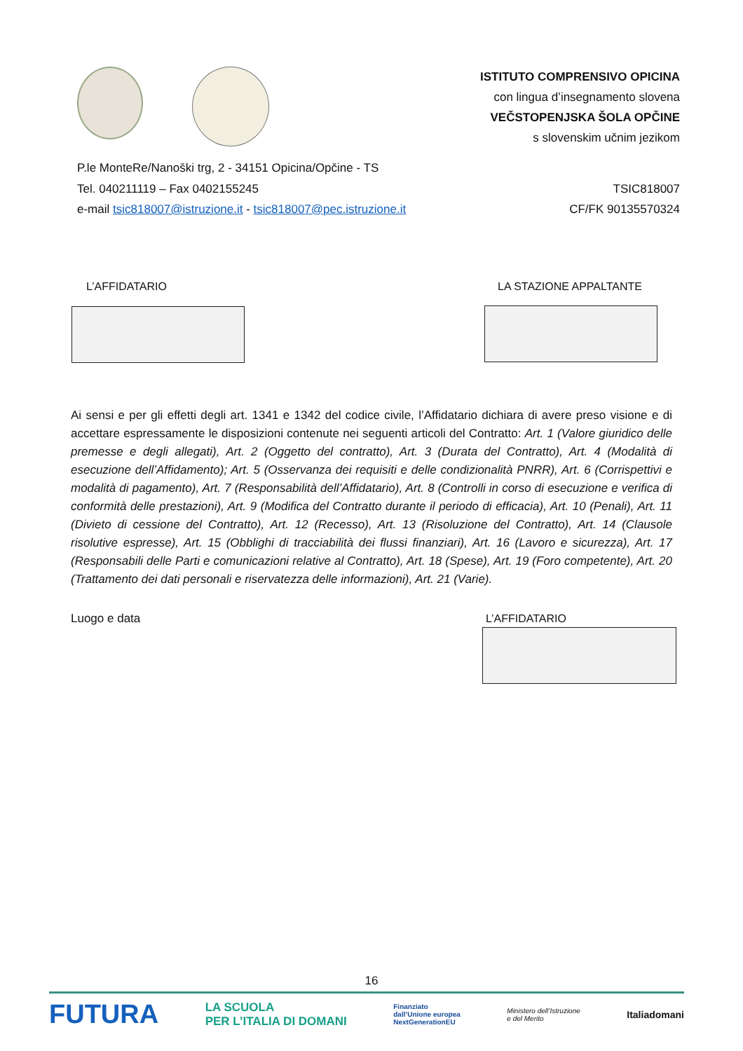ISTITUTO COMPRENSIVO OPICINA
con lingua d’insegnamento slovena
VEČSTOPENJSKA ŠOLA OPČINE
s slovenskim učnim jezikom
P.le MonteRe/Nanoški trg, 2 - 34151 Opicina/Opčine - TS
Tel. 040211119 – Fax 0402155245
e-mail tsic818007@istruzione.it - tsic818007@pec.istruzione.it
TSIC818007
CF/FK 90135570324
L’AFFIDATARIO LA STAZIONE APPALTANTE
Ai sensi e per gli effetti degli art. 1341 e 1342 del codice civile, l’Affidatario dichiara di avere preso visione e di accettare espressamente le disposizioni contenute nei seguenti articoli del Contratto: Art. 1 (Valore giuridico delle premesse e degli allegati), Art. 2 (Oggetto del contratto), Art. 3 (Durata del Contratto), Art. 4 (Modalità di esecuzione dell’Affidamento); Art. 5 (Osservanza dei requisiti e delle condizionalità PNRR), Art. 6 (Corrispettivi e modalità di pagamento), Art. 7 (Responsabilità dell’Affidatario), Art. 8 (Controlli in corso di esecuzione e verifica di conformità delle prestazioni), Art. 9 (Modifica del Contratto durante il periodo di efficacia), Art. 10 (Penali), Art. 11 (Divieto di cessione del Contratto), Art. 12 (Recesso), Art. 13 (Risoluzione del Contratto), Art. 14 (Clausole risolutive espresse), Art. 15 (Obblighi di tracciabilità dei flussi finanziari), Art. 16 (Lavoro e sicurezza), Art. 17 (Responsabili delle Parti e comunicazioni relative al Contratto), Art. 18 (Spese), Art. 19 (Foro competente), Art. 20 (Trattamento dei dati personali e riservatezza delle informazioni), Art. 21 (Varie).
Luogo e data L’AFFIDATARIO
16
FUTURA LA SCUOLA
PER L’ITALIA DI DOMANI Finanziato
dall’Unione europea
NextGenerationEU Ministero dell’Istruzione
e del Merito Italiadomani